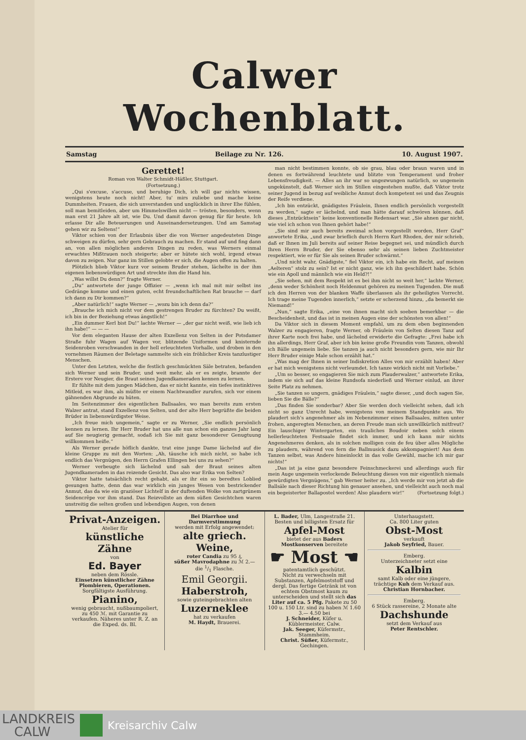Calwer Wochenblatt.
Samstag Beilage zu Nr. 126. 10. August 1907.
Gerettet!
Roman von Walter Schmidt-Häßler, Stuttgart.
(Fortsetzung.)
„Qui s'excuse, s'accuse, und beruhige Dich, ich will gar nichts wissen, wenigstens heute noch nicht! Aber, tu' mirs zuliebe und mache keine Dummheiten. Frauen, die sich unverstanden und unglücklich in ihrer Ehe fühlen, soll man bemitleiden, aber um Himmelswillen nicht — trösten, besonders, wenn man erst 21 Jahre alt ist, wie Du. Und damit davon genug für für heute. Ich erlasse Dir alle Beteuerungen und Auseinandersetzungen. Und am Samstag gehen wir zu Seltens!“
Viktor schien von der Erlaubnis über die von Werner angedeuteten Dinge schweigen zu dürfen, sehr gern Gebrauch zu machen. Er stand auf und fing dann an, von allen möglichen anderen Dingen zu reden, was Werners einmal erwachtes Mißtrauen noch steigerte; aber er hütete sich wohl, irgend etwas davon zu zeigen. Nur ganz im Stillen gelobte er sich, die Augen offen zu halten.
Plötzlich blieb Viktor kurz vor seinem Bruder stehen, lächelte in der ihm eigenen liebenswürdigen Art und streckte ihm die Hand hin.
„Was willst Du denn?“ fragte Werner.
„Du“ antwortete der junge Offizier — „wenn ich mal mit mir selbst ins Gedränge komme und einen guten, echt freundschaftlichen Rat brauche — darf ich dann zu Dir kommen?“
„Aber natürlich!“ sagte Werner — „wozu bin ich denn da?“
„Brauche ich mich nicht vor dem gestrengen Bruder zu fürchten? Du weißt, ich bin in der Beziehung etwas ängstlich!“
„Ein dummer Kerl bist Du!“ lachte Werner — „der gar nicht weiß, wie lieb ich ihn habe!“ — — —
Vor dem eleganten Hause der alten Exzellenz von Selten in der Potsdamer Straße fuhr Wagen auf Wagen vor, blitzende Uniformen und knisternde Seidenroben verschwanden in der hell erleuchteten Vorhalle, und droben in den vornehmen Räumen der Beletage sammelte sich ein fröhlicher Kreis tanzlustiger Menschen.
Unter den Letzten, welche die festlich geschmückten Säle betraten, befanden sich Werner und sein Bruder, und weit mehr, als er es zeigte, brannte der Erstere vor Neugier, die Braut seines Jugendkameraden kennen zu lernen.
Er fühlte mit dem jungen Mädchen, das er nicht kannte, ein tiefes instinktives Mitleid, es war ihm, als müßte er einem Nachtwandler zurufen, sich vor einem gähnenden Abgrunde zu hüten.
Im Seitenzimmer des eigentlichen Ballsaales, wo man bereits zum ersten Walzer antrat, stand Exzellenz von Selten, und der alte Herr begrüßte die beiden Brüder in liebenswürdigster Weise.
„Ich freue mich ungemein,“ sagte er zu Werner, „Sie endlich persönlich kennen zu lernen. Ihr Herr Bruder hat uns alle nun schon ein ganzes Jahr lang auf Sie neugierig gemacht, sodaß ich Sie mit ganz besonderer Genugtuung willkommen heiße.“
Als Werner gerade höflich dankte, trat eine junge Dame lächelnd auf die kleine Gruppe zu mit den Worten: „Ah, täusche ich mich nicht, so habe ich endlich das Vergnügen, den Herrn Grafen Ellingen bei uns zu sehen?“
Werner verbeugte sich lächelnd und sah der Braut seines alten Jugendkameraden in das reizende Gesicht. Das also war Erika von Selten?
Viktor hatte tatsächlich recht gehabt, als er ihr ein so beredtes Loblied gesungen hatte, denn das war wirklich ein junges Wesen von bestrickender Anmut, das da wie ein graziöser Lichtelf in der duftenden Wolke von zartgrünem Seidencrêpe vor ihm stand. Das Reizvollste an dem süßen Gesichtchen waren unstreitig die selten großen und lebendigen Augen, von denen
man nicht bestimmen konnte, ob sie grau, blau oder braun waren und in denen es fortwährend leuchtete und blitzte von Temperament und froher Lebensfreudigkeit. — Alles an ihr war so ungezwungen natürlich, so ungemein ungekünstelt, daß Werner sich im Stillen eingestehen mußte, daß Viktor trotz seiner Jugend in bezug auf weibliche Anmut doch kompetent sei und das Zeugnis der Reife verdiene.
„Ich bin entzückt, gnädigstes Fräulein, Ihnen endlich persönlich vorgestellt zu werden,“ sagte er lächelnd, und man hätte darauf schwören können, daß dieses „Entzücktsein“ keine konventionelle Redensart war. „Sie ahnen gar nicht, wie viel ich schon von Ihnen gehört habe!“
„Sie sind mir auch bereits zweimal schon vorgestellt worden, Herr Graf“ anwortete Erika, „und zwar brieflich durch Herrn Kurt Rhoden, der mir schrieb, daß er Ihnen im Juli bereits auf seiner Reise begegnet sei, und mündlich durch Ihren Herrn Bruder, der Sie ebenso sehr als seinen lieben Zuchtmeister respektiert, wie er für Sie als seinen Bruder schwärmt.“
„Und nicht wahr, Gnädigste,“ fiel Viktor ein, ich habe ein Recht, auf meinen „Aelteren“ stolz zu sein? Ist er nicht ganz, wie ich ihn geschildert habe. Schön wie ein Apoll und männlich wie ein Held?!“
„Sie sehen, mit dem Respekt ist es bei ihm nicht so weit her,“ lachte Werner, „denn weder Schönheit noch Heldenmut gehören zu meinen Tugenden. Die muß ich den Herren von der blanken Waffe überlassen als ihr geheiligtes Vorrecht. Ich trage meine Tugenden innerlich,“ setzte er scherzend hinzu, „da bemerkt sie Niemand!“
„Nun,“ sagte Erika, „eine von ihnen macht sich soeben bemerkbar — die Bescheidenheit, und das ist in meinen Augen eine der schönsten von allen!“
Da Viktor sich in diesem Moment empfahl, um zu dem eben beginnenden Walzer zu engagieren, fragte Werner, ob Fräulein von Selten diesen Tanz auf ihrer Karte noch frei habe, und lächelnd erwiderte die Gefragte: „Frei habe ich ihn allerdings, Herr Graf, aber ich bin keine große Freundin vom Tanzen, obwohl ich Bälle ungemein liebe. Sie tanzen ja auch nicht besonders gern, wie mir Ihr Herr Bruder einige Male schon erzählt hat.“
„Was mag der Ihnen in seiner Indiskretion Alles von mir erzählt haben! Aber er hat mich wenigstens nicht verleumdet. Ich tanze wirkich nicht mit Vorliebe.“
„Um so besser, so engagieren Sie mich zum Plauderwalzer,“ antwortete Erika, indem sie sich auf das kleine Rundsofa niederließ und Werner einlud, an ihrer Seite Platz zu nehmen.
„Sie tanzen so ungern, gnädiges Fräulein,“ sagte dieser, „und doch sagen Sie, lieben Sie die Bälle?“
„Das finden Sie sonderbar? Aber Sie werden doch vielleicht sehen, daß ich nicht so ganz Unrecht habe, wenigstens von meinem Standpunkte aus. Wo plaudert sich's angenehmer als im Nebenzimmer eines Ballsaales, mitten unter frohen, angeregten Menschen, an deren Freude man sich unwillkürlich mitfreut? Ein lauschiger Wintergarten, ein trauliches Boudoir neben solch einem hellerleuchteten Festsaale findet sich immer, und ich kann mir nichts Angenehmeres denken, als in solchen molligen coin de feu über alles Mögliche zu plaudern, während von fern die Ballmusick dazu akkompagniert! Aus dem Tanzen selbst, was Andere hineinlockt in das volle Gewühl, mache ich mir gar nichts!“
„Das ist ja eine ganz besondere Feinschmeckerei und allerdings auch für mein Auge ungemein verlockende Beleuchtung dieses von mir eigentlich niemals gewürdigten Vergnügens,“ gab Werner heiter zu. „Ich werde mir von jetzt ab die Ballsäle nach dieser Richtung hin genauer ansehen, und vielleicht auch noch mal ein begeisterter Ballapostel werden! Also plaudern wir!“ (Fortsetzung folgt.)
Privat-Anzeigen.
Atelier für
künstliche Zähne
von
Ed. Bayer
neben dem Rössle.
Einsetzen künstlicher Zähne
Plombieren, Operationen.
Sorgfältigste Ausführung.
Pianino,
wenig gebraucht, nußbaumpoliert, zu 450 ℳ. mit Garantie zu verkaufen. Näheres unter R. Z. an die Exped. ds. Bl.
Bei Diarrhoe und Darmverstimmung
werden mit Erfolg angewendet:
alte griech. Weine,
roter Candia zu 95 ₰,
süßer Mavrodaphne zu ℳ 2.—
die 1/1 Flasche.
Emil Georgii.
Haberstroh,
sowie guteingebrachten alten
Luzerneklee
hat zu verkaufen
M. Haydt, Brauerei.
L. Bader, Ulm, Langestraße 21.
Besten und billigsten Ersatz für
Apfel-Most
bietet der aus Baders Mostkonserven bereitete
☛ Most ☚
patentamtlich geschützt.
Nicht zu verwechseln mit Substanzen, Apfelmoststoff und dergl. Das fertige Getränk ist von echtem Obstmost kaum zu unterscheiden und stellt sich das Liter auf ca. 5 Pfg. Pakete zu 50 100 u. 150 Ltr. sind zu haben ℳ 1.60 3.— 4.50 bei
J. Schneider, Küfer u. Küblermeister, Calw.
Jak. Seeger, Küfermstr., Stammheim.
Christ. Süßer, Küfermstr., Gechingen.
Unterhaugstett.
Ca. 800 Liter guten
Obst-Most
verkauft
Jakob Seyfried, Bauer.
Emberg.
Unterzeichneter setzt eine
Kalbin
samt Kalb oder eine jüngere, trächtige Kuh dem Verkauf aus.
Christian Hornbacher.
Emberg.
6 Stück rassereine, 2 Monate alte
Dachshunde
setzt dem Verkauf aus
Peter Rentschler.
LANDKREIS
CALW Kreisarchiv Calw